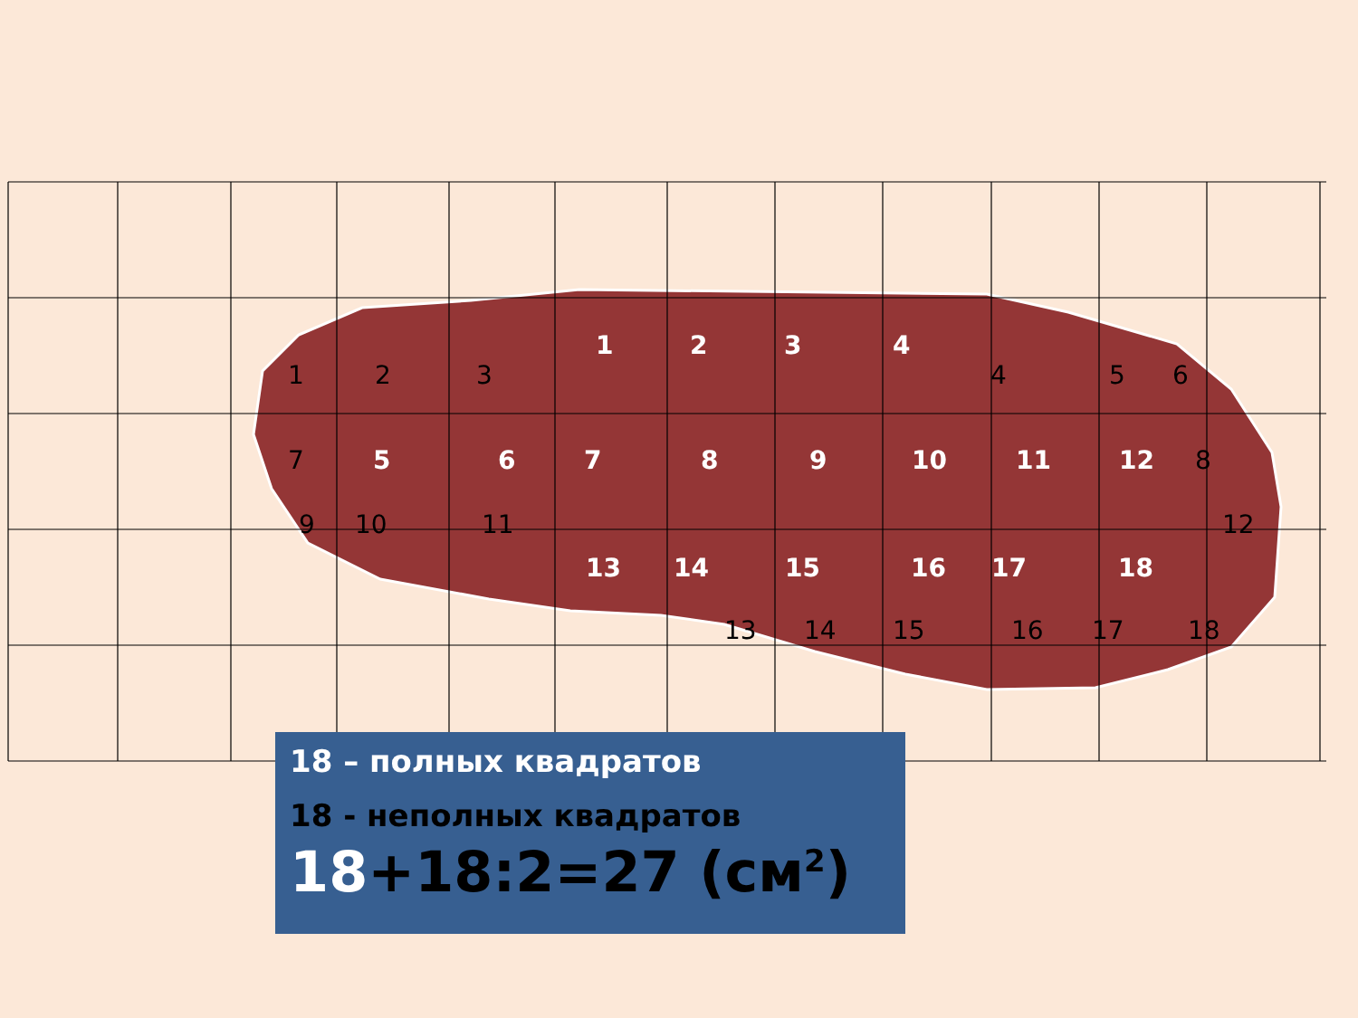1 2 3 4
1 2 3 4 5 6
7 5 6 7 8 9 10 11 12 8
9 10 11 12
13 14 15 16 17 18
13 14 15 16 17 18
18 – полных квадратов
18 - неполных квадратов
18+18:2=27 (см<sup>2</sup>)